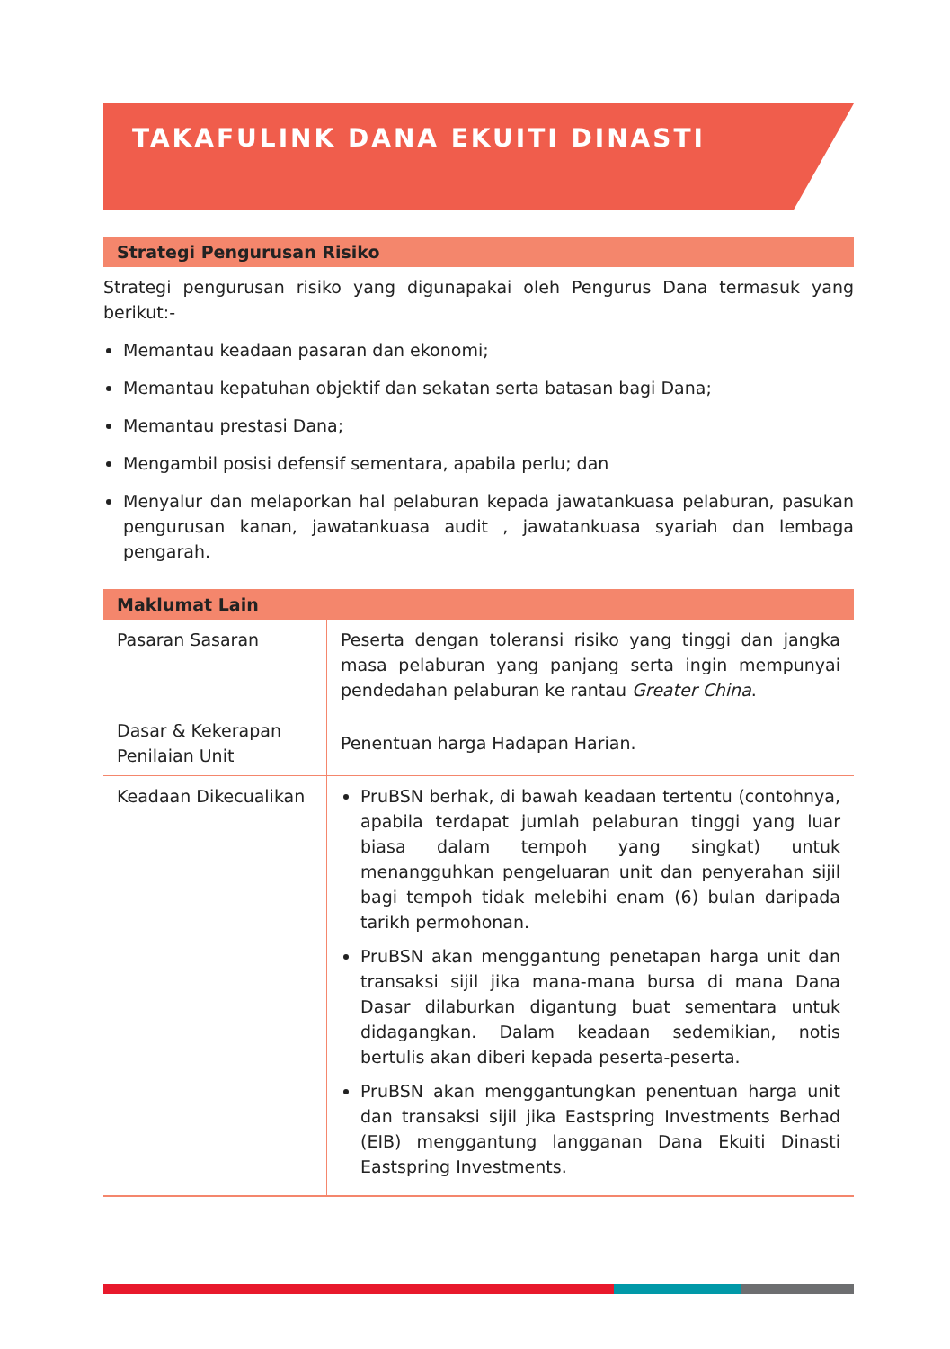TAKAFULINK DANA EKUITI DINASTI
Strategi Pengurusan Risiko
Strategi pengurusan risiko yang digunapakai oleh Pengurus Dana termasuk yang berikut:-
Memantau keadaan pasaran dan ekonomi;
Memantau kepatuhan objektif dan sekatan serta batasan bagi Dana;
Memantau prestasi Dana;
Mengambil posisi defensif sementara, apabila perlu; dan
Menyalur dan melaporkan hal pelaburan kepada jawatankuasa pelaburan, pasukan pengurusan kanan, jawatankuasa audit , jawatankuasa syariah dan lembaga pengarah.
Maklumat Lain
| Pasaran Sasaran | Peserta dengan toleransi risiko yang tinggi dan jangka masa pelaburan yang panjang serta ingin mempunyai pendedahan pelaburan ke rantau Greater China . |
| Dasar & Kekerapan Penilaian Unit | Penentuan harga Hadapan Harian. |
| Keadaan Dikecualikan | PruBSN berhak, di bawah keadaan tertentu (contohnya, apabila terdapat jumlah pelaburan tinggi yang luar biasa dalam tempoh yang singkat) untuk menangguhkan pengeluaran unit dan penyerahan sijil bagi tempoh tidak melebihi enam (6) bulan daripada tarikh permohonan. PruBSN akan menggantung penetapan harga unit dan transaksi sijil jika mana-mana bursa di mana Dana Dasar dilaburkan digantung buat sementara untuk didagangkan. Dalam keadaan sedemikian, notis bertulis akan diberi kepada peserta-peserta. PruBSN akan menggantungkan penentuan harga unit dan transaksi sijil jika Eastspring Investments Berhad (EIB) menggantung langganan Dana Ekuiti Dinasti Eastspring Investments. |